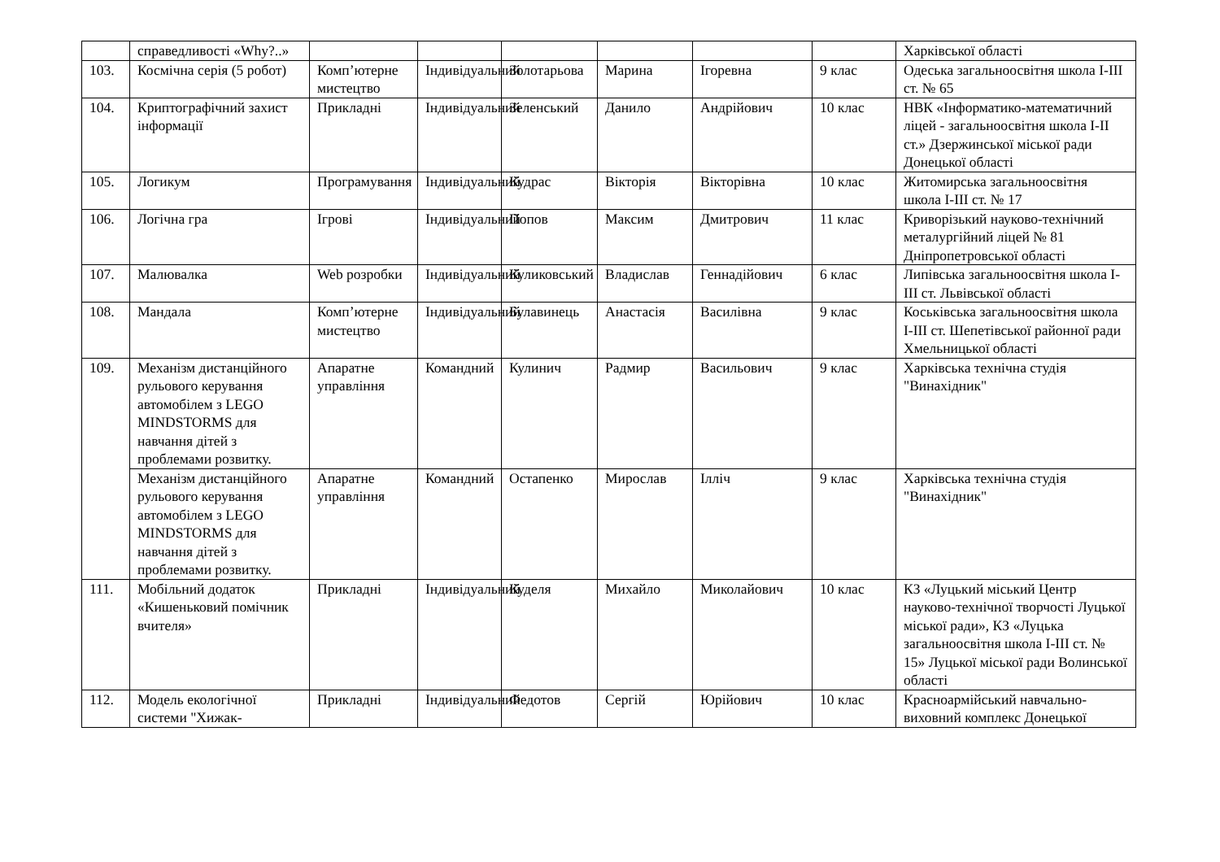| | справедливості «Why?..» | | | | | | | Харківської області |
| 103. | Космічна серія (5 робот) | Комп’ютерне мистецтво | Індивідуальний | Золотарьова | Марина | Ігоревна | 9 клас | Одеська загальноосвітня школа І-ІІІ ст. № 65 |
| 104. | Криптографічний захист інформації | Прикладні | Індивідуальний | Зеленський | Данило | Андрійович | 10 клас | НВК «Інформатико-математичний ліцей - загальноосвітня школа І-ІІ ст.» Дзержинської міської ради Донецької області |
| 105. | Логикум | Програмування | Індивідуальний | Кудрас | Вікторія | Вікторівна | 10 клас | Житомирська загальноосвітня школа І-ІІІ ст. № 17 |
| 106. | Логічна гра | Ігрові | Індивідуальний | Попов | Максим | Дмитрович | 11 клас | Криворізький науково-технічний металургійний ліцей № 81 Дніпропетровської області |
| 107. | Малювалка | Web розробки | Індивідуальний | Куликовський | Владислав | Геннадійович | 6 клас | Липівська загальноосвітня школа І-ІІІ ст. Львівської області |
| 108. | Мандала | Комп’ютерне мистецтво | Індивідуальний | Булавинець | Анастасія | Василівна | 9 клас | Коськівська загальноосвітня школа І-ІІІ ст. Шепетівської районної ради Хмельницької області |
| 109. | Механізм дистанційного рульового керування автомобілем з LEGO MINDSTORMS для навчання дітей з проблемами розвитку. | Апаратне управління | Командний | Кулинич | Радмир | Васильович | 9 клас | Харківська технічна студія "Винахідник" |
| | Механізм дистанційного рульового керування автомобілем з LEGO MINDSTORMS для навчання дітей з проблемами розвитку. | Апаратне управління | Командний | Остапенко | Мирослав | Ілліч | 9 клас | Харківська технічна студія "Винахідник" |
| 111. | Мобільний додаток «Кишеньковий помічник вчителя» | Прикладні | Індивідуальний | Куделя | Михайло | Миколайович | 10 клас | КЗ «Луцький міський Центр науково-технічної творчості Луцької міської ради», КЗ «Луцька загальноосвітня школа І-ІІІ ст. № 15» Луцької міської ради Волинської області |
| 112. | Модель екологічної системи "Хижак- | Прикладні | Індивідуальний | Федотов | Сергій | Юрійович | 10 клас | Красноармійський навчально-виховний комплекс Донецької |